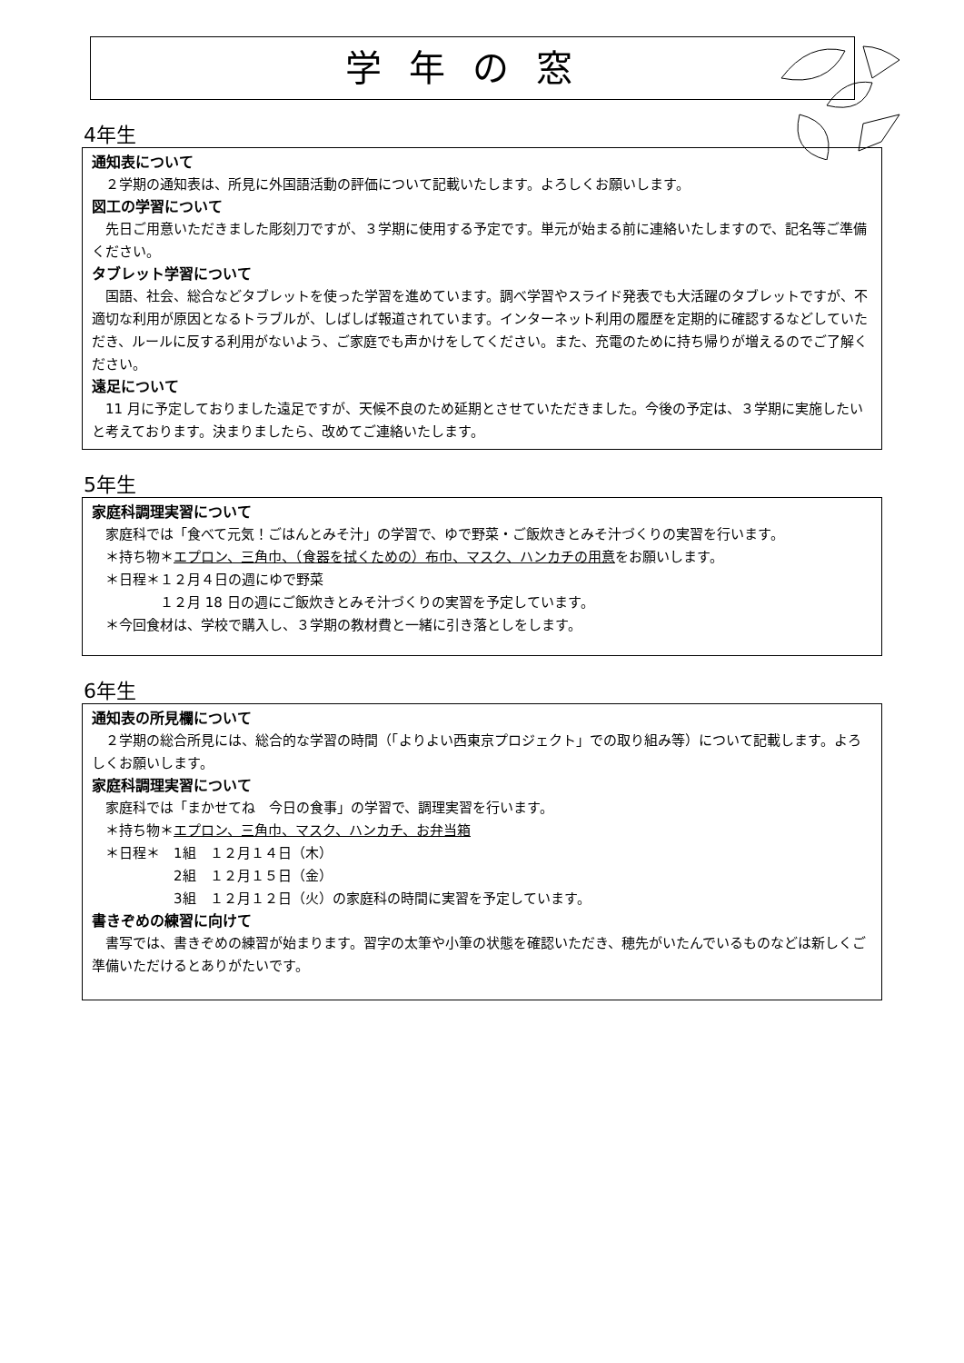学年の窓
4年生
通知表について
　２学期の通知表は、所見に外国語活動の評価について記載いたします。よろしくお願いします。
図工の学習について
　先日ご用意いただきました彫刻刀ですが、３学期に使用する予定です。単元が始まる前に連絡いたしますので、記名等ご準備ください。
タブレット学習について
　国語、社会、総合などタブレットを使った学習を進めています。調べ学習やスライド発表でも大活躍のタブレットですが、不適切な利用が原因となるトラブルが、しばしば報道されています。インターネット利用の履歴を定期的に確認するなどしていただき、ルールに反する利用がないよう、ご家庭でも声かけをしてください。また、充電のために持ち帰りが増えるのでご了解ください。
遠足について
　11 月に予定しておりました遠足ですが、天候不良のため延期とさせていただきました。今後の予定は、３学期に実施したいと考えております。決まりましたら、改めてご連絡いたします。
5年生
家庭科調理実習について
　家庭科では「食べて元気！ごはんとみそ汁」の学習で、ゆで野菜・ご飯炊きとみそ汁づくりの実習を行います。
　＊持ち物＊エプロン、三角巾、（食器を拭くための）布巾、マスク、ハンカチの用意をお願いします。
　＊日程＊１２月４日の週にゆで野菜
　　　　　１２月 18 日の週にご飯炊きとみそ汁づくりの実習を予定しています。
　＊今回食材は、学校で購入し、３学期の教材費と一緒に引き落としをします。
6年生
通知表の所見欄について
　２学期の総合所見には、総合的な学習の時間（「よりよい西東京プロジェクト」での取り組み等）について記載します。よろしくお願いします。
家庭科調理実習について
　家庭科では「まかせてね　今日の食事」の学習で、調理実習を行います。
　＊持ち物＊エプロン、三角巾、マスク、ハンカチ、お弁当箱
　＊日程＊　1組　１２月１４日（木）
　　　　　　2組　１２月１５日（金）
　　　　　　3組　１２月１２日（火）の家庭科の時間に実習を予定しています。
書きぞめの練習に向けて
　書写では、書きぞめの練習が始まります。習字の太筆や小筆の状態を確認いただき、穂先がいたんでいるものなどは新しくご準備いただけるとありがたいです。